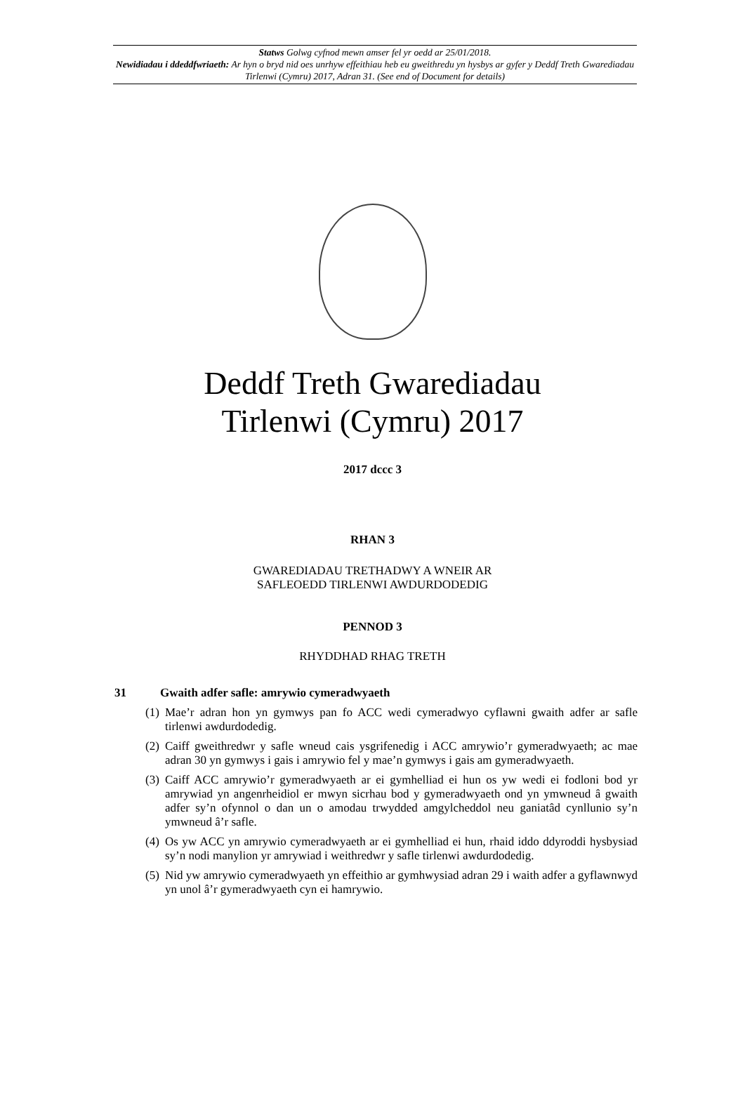Statws Golwg cyfnod mewn amser fel yr oedd ar 25/01/2018.
Newidiadau i ddeddfwriaeth: Ar hyn o bryd nid oes unrhyw effeithiau heb eu gweithredu yn hysbys ar gyfer y Deddf Treth Gwarediadau Tirlenwi (Cymru) 2017, Adran 31. (See end of Document for details)
Deddf Treth Gwarediadau
Tirlenwi (Cymru) 2017
2017 dccc 3
RHAN 3
GWAREDIADAU TRETHADWY A WNEIR AR
SAFLEOEDD TIRLENWI AWDURDODEDIG
PENNOD 3
RHYDDHAD RHAG TRETH
31 Gwaith adfer safle: amrywio cymeradwyaeth
(1) Mae’r adran hon yn gymwys pan fo ACC wedi cymeradwyo cyflawni gwaith adfer ar safle tirlenwi awdurdodedig.
(2) Caiff gweithredwr y safle wneud cais ysgrifenedig i ACC amrywio’r gymeradwyaeth; ac mae adran 30 yn gymwys i gais i amrywio fel y mae’n gymwys i gais am gymeradwyaeth.
(3) Caiff ACC amrywio’r gymeradwyaeth ar ei gymhelliad ei hun os yw wedi ei fodloni bod yr amrywiad yn angenrheidiol er mwyn sicrhau bod y gymeradwyaeth ond yn ymwneud â gwaith adfer sy’n ofynnol o dan un o amodau trwydded amgylcheddol neu ganiatâd cynllunio sy’n ymwneud â’r safle.
(4) Os yw ACC yn amrywio cymeradwyaeth ar ei gymhelliad ei hun, rhaid iddo ddyroddi hysbysiad sy’n nodi manylion yr amrywiad i weithredwr y safle tirlenwi awdurdodedig.
(5) Nid yw amrywio cymeradwyaeth yn effeithio ar gymhwysiad adran 29 i waith adfer a gyflawnwyd yn unol â’r gymeradwyaeth cyn ei hamrywio.